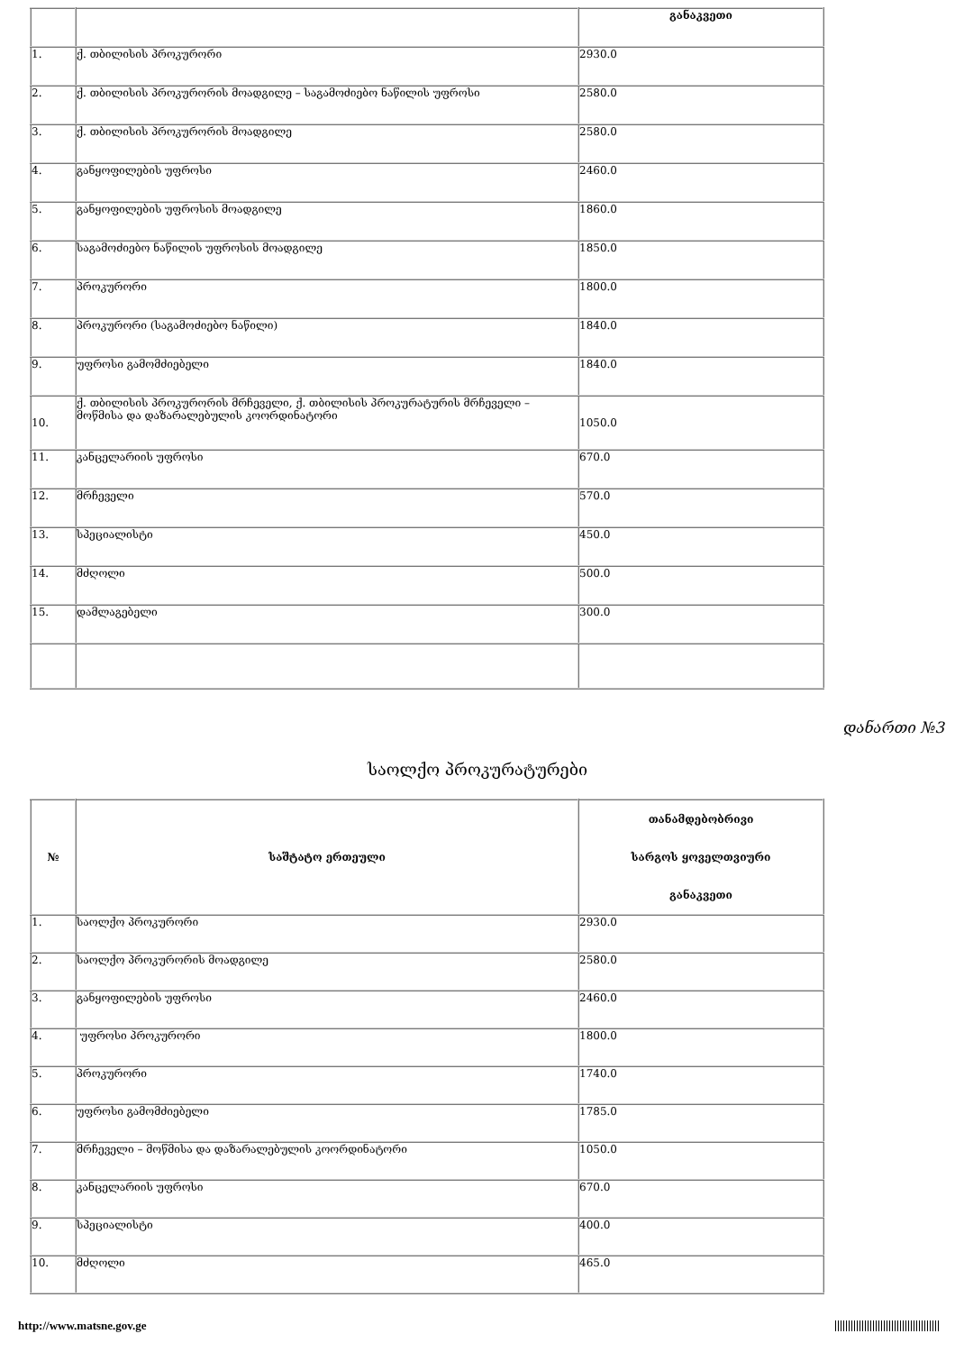| | | განაკვეთი |
| 1. | ქ. თბილისის პროკურორი | 2930.0 |
| 2. | ქ. თბილისის პროკურორის მოადგილე – საგამოძიებო ნაწილის უფროსი | 2580.0 |
| 3. | ქ. თბილისის პროკურორის მოადგილე | 2580.0 |
| 4. | განყოფილების უფროსი | 2460.0 |
| 5. | განყოფილების უფროსის მოადგილე | 1860.0 |
| 6. | საგამოძიებო ნაწილის უფროსის მოადგილე | 1850.0 |
| 7. | პროკურორი | 1800.0 |
| 8. | პროკურორი (საგამოძიებო ნაწილი) | 1840.0 |
| 9. | უფროსი გამომძიებელი | 1840.0 |
| 10. | ქ. თბილისის პროკურორის მრჩეველი, ქ. თბილისის პროკურატურის მრჩეველი – მოწმისა და დაზარალებულის კოორდინატორი | 1050.0 |
| 11. | კანცელარიის უფროსი | 670.0 |
| 12. | მრჩეველი | 570.0 |
| 13. | სპეციალისტი | 450.0 |
| 14. | მძღოლი | 500.0 |
| 15. | დამლაგებელი | 300.0 |
დანართი №3
საოლქო პროკურატურები
| № | საშტატო ერთეული | თანამდებობრივი სარგოს ყოველთვიური განაკვეთი |
| --- | --- | --- |
| 1. | საოლქო პროკურორი | 2930.0 |
| 2. | საოლქო პროკურორის მოადგილე | 2580.0 |
| 3. | განყოფილების უფროსი | 2460.0 |
| 4. | უფროსი პროკურორი | 1800.0 |
| 5. | პროკურორი | 1740.0 |
| 6. | უფროსი გამომძიებელი | 1785.0 |
| 7. | მრჩეველი – მოწმისა და დაზარალებულის კოორდინატორი | 1050.0 |
| 8. | კანცელარიის უფროსი | 670.0 |
| 9. | სპეციალისტი | 400.0 |
| 10. | მძღოლი | 465.0 |
http://www.matsne.gov.ge